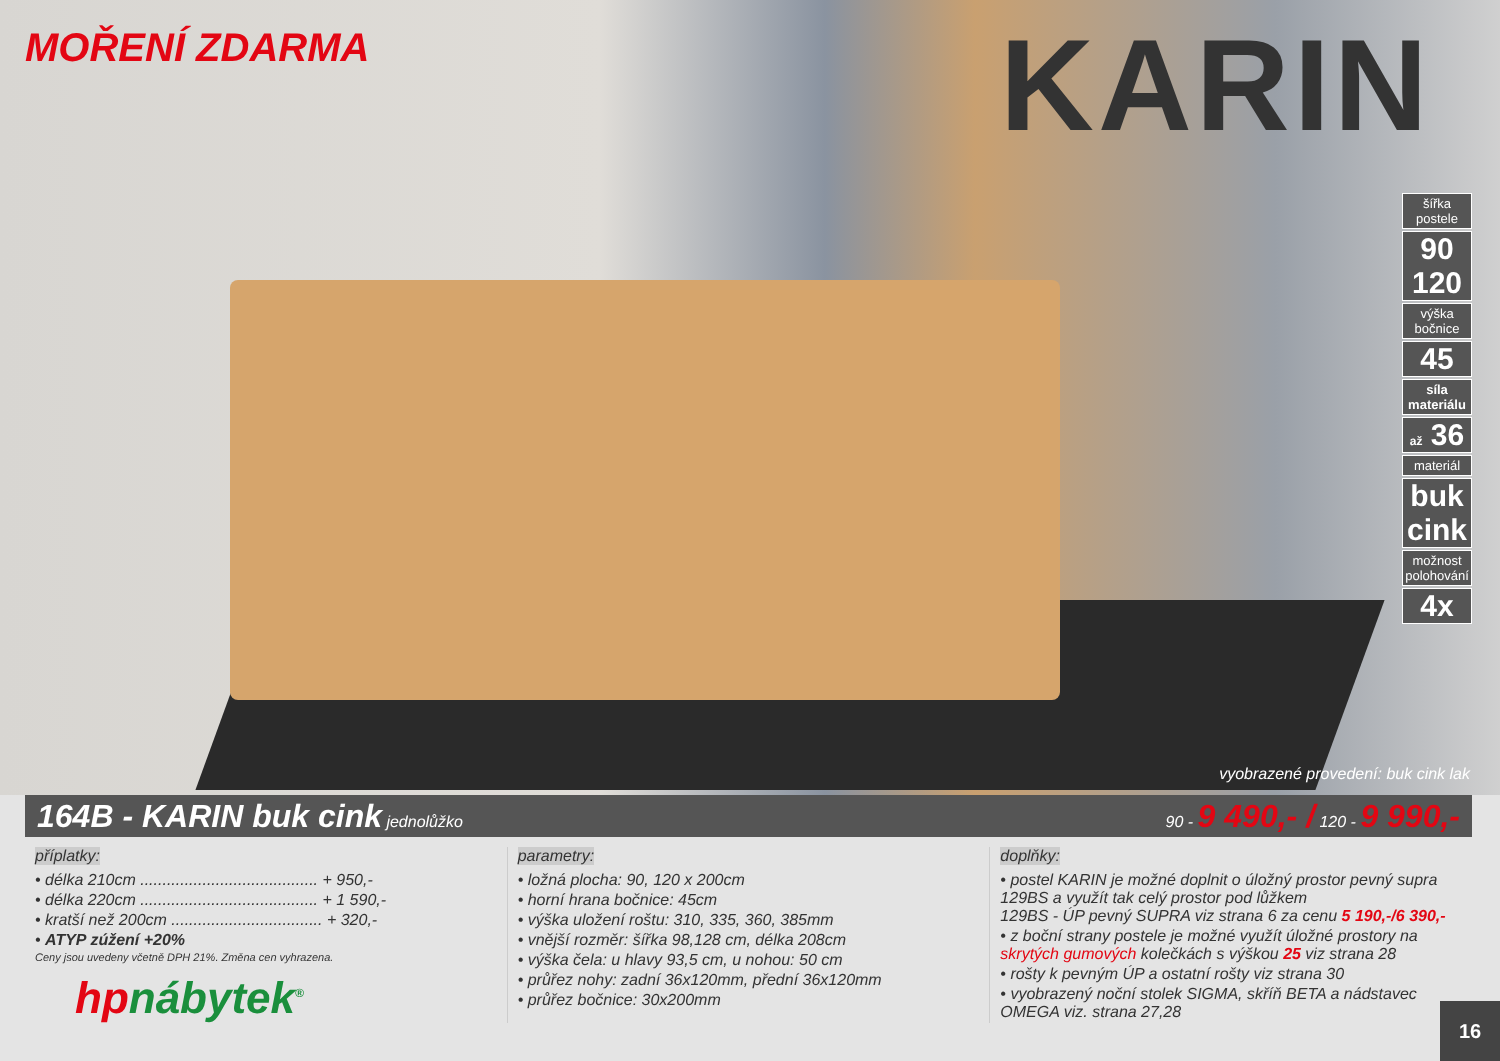MOŘENÍ ZDARMA KARIN
šířka postele
90 120
výška bočnice
45
síla materiálu
až 36
materiál
buk cink
možnost polohování
4x
vyobrazené provedení: buk cink lak
164B - KARIN buk cink jednolůžko 90 - 9 490,- / 120 - 9 990,-
příplatky:
• délka 210cm ........................................ + 950,-
• délka 220cm ........................................ + 1 590,-
• kratší než 200cm .................................. + 320,-
• ATYP zúžení +20%
Ceny jsou uvedeny včetně DPH 21%. Změna cen vyhrazena.
hpnábytek<sup>®</sup>
parametry:
• ložná plocha: 90, 120 x 200cm
• horní hrana bočnice: 45cm
• výška uložení roštu: 310, 335, 360, 385mm
• vnější rozměr: šířka 98,128 cm, délka 208cm
• výška čela: u hlavy 93,5 cm, u nohou: 50 cm
• průřez nohy: zadní 36x120mm, přední 36x120mm
• průřez bočnice: 30x200mm
doplňky:
• postel KARIN je možné doplnit o úložný prostor pevný supra 129BS a využít tak celý prostor pod lůžkem
129BS - ÚP pevný SUPRA viz strana 6 za cenu 5 190,-/6 390,-
• z boční strany postele je možné využít úložné prostory na skrytých gumových kolečkách s výškou 25 viz strana 28
• rošty k pevným ÚP a ostatní rošty viz strana 30
• vyobrazený noční stolek SIGMA, skříň BETA a nádstavec OMEGA viz. strana 27,28
16